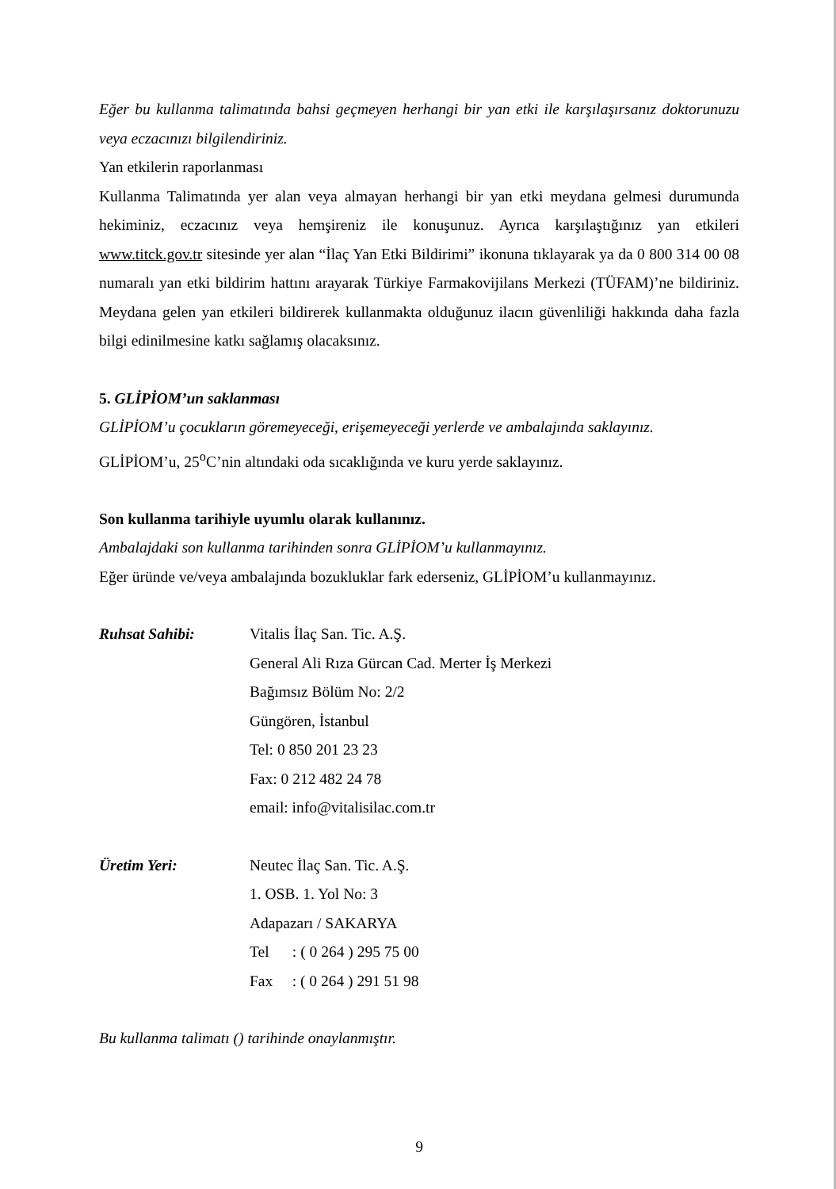Eğer bu kullanma talimatında bahsi geçmeyen herhangi bir yan etki ile karşılaşırsanız doktorunuzu veya eczacınızı bilgilendiriniz.
Yan etkilerin raporlanması
Kullanma Talimatında yer alan veya almayan herhangi bir yan etki meydana gelmesi durumunda hekiminiz, eczacınız veya hemşireniz ile konuşunuz. Ayrıca karşılaştığınız yan etkileri www.titck.gov.tr sitesinde yer alan “İlaç Yan Etki Bildirimi” ikonuna tıklayarak ya da 0 800 314 00 08 numaralı yan etki bildirim hattını arayarak Türkiye Farmakovijilans Merkezi (TÜFAM)’ne bildiriniz. Meydana gelen yan etkileri bildirerek kullanmakta olduğunuz ilacın güvenliliği hakkında daha fazla bilgi edinilmesine katkı sağlamış olacaksınız.
5. GLİPİOM’un saklanması
GLİPİOM’u çocukların göremeyeceği, erişemeyeceği yerlerde ve ambalajında saklayınız.
GLİPİOM’u, 25<sup>o</sup>C’nin altındaki oda sıcaklığında ve kuru yerde saklayınız.
Son kullanma tarihiyle uyumlu olarak kullanınız.
Ambalajdaki son kullanma tarihinden sonra GLİPİOM’u kullanmayınız.
Eğer üründe ve/veya ambalajında bozukluklar fark ederseniz, GLİPİOM’u kullanmayınız.
Ruhsat Sahibi: Vitalis İlaç San. Tic. A.Ş.
General Ali Rıza Gürcan Cad. Merter İş Merkezi
Bağımsız Bölüm No: 2/2
Güngören, İstanbul
Tel: 0 850 201 23 23
Fax: 0 212 482 24 78
email: info@vitalisilac.com.tr
Üretim Yeri: Neutec İlaç San. Tic. A.Ş.
1. OSB. 1. Yol No: 3
Adapazarı / SAKARYA
Tel : ( 0 264 ) 295 75 00
Fax : ( 0 264 ) 291 51 98
Bu kullanma talimatı () tarihinde onaylanmıştır.
9